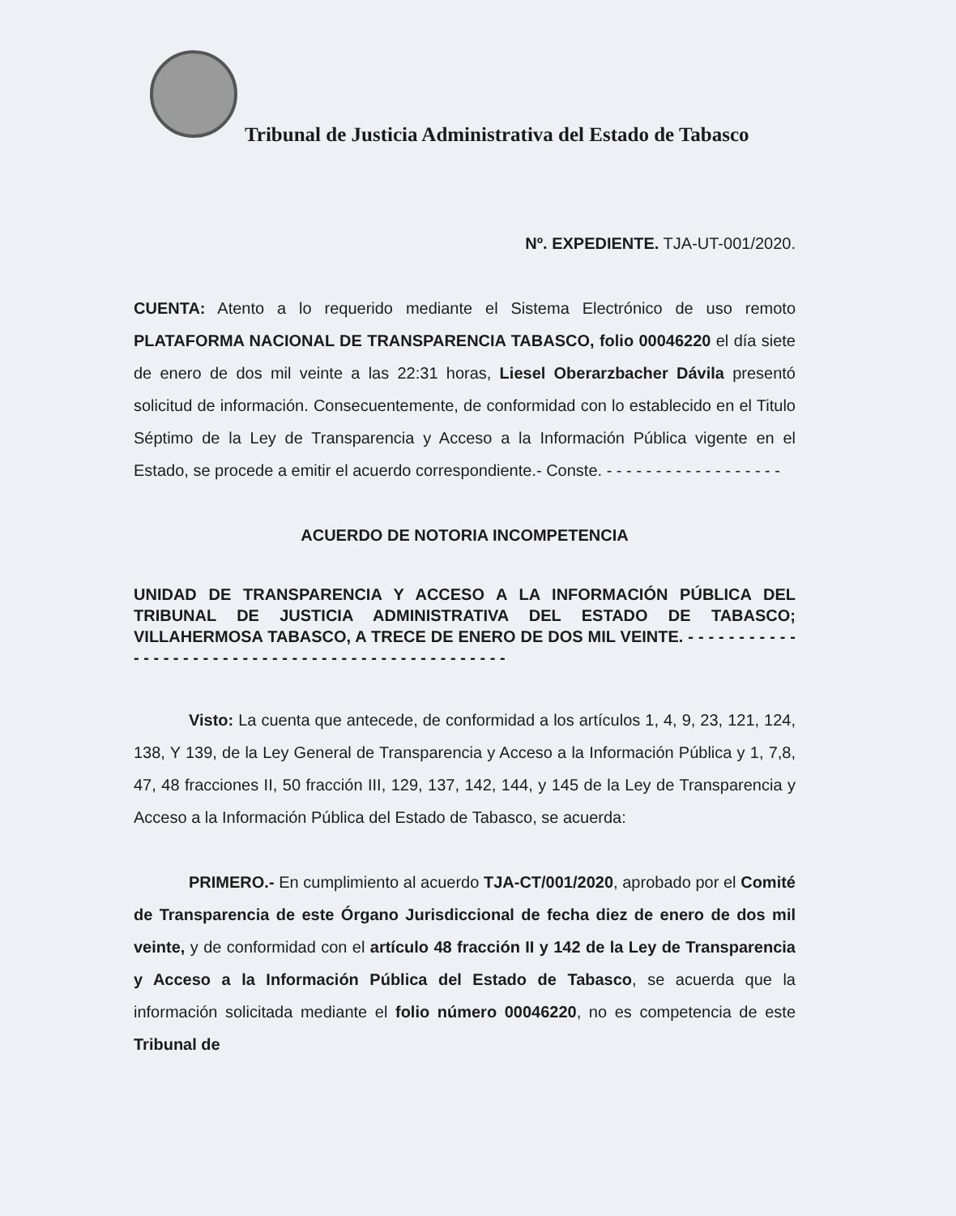Tribunal de Justicia Administrativa del Estado de Tabasco
Nº. EXPEDIENTE. TJA-UT-001/2020.
CUENTA: Atento a lo requerido mediante el Sistema Electrónico de uso remoto PLATAFORMA NACIONAL DE TRANSPARENCIA TABASCO, folio 00046220 el día siete de enero de dos mil veinte a las 22:31 horas, Liesel Oberarzbacher Dávila presentó solicitud de información. Consecuentemente, de conformidad con lo establecido en el Titulo Séptimo de la Ley de Transparencia y Acceso a la Información Pública vigente en el Estado, se procede a emitir el acuerdo correspondiente.- Conste. - - - - - - - - - - - - - - - - - -
ACUERDO DE NOTORIA INCOMPETENCIA
UNIDAD DE TRANSPARENCIA Y ACCESO A LA INFORMACIÓN PÚBLICA DEL TRIBUNAL DE JUSTICIA ADMINISTRATIVA DEL ESTADO DE TABASCO; VILLAHERMOSA TABASCO, A TRECE DE ENERO DE DOS MIL VEINTE. - - - - - - - - - - - - - - - - - - - - - - - - - - - - - - - - - - - - - - - - - - - - - - - - -
Visto: La cuenta que antecede, de conformidad a los artículos 1, 4, 9, 23, 121, 124, 138, Y 139, de la Ley General de Transparencia y Acceso a la Información Pública y 1, 7,8, 47, 48 fracciones II, 50 fracción III, 129, 137, 142, 144, y 145 de la Ley de Transparencia y Acceso a la Información Pública del Estado de Tabasco, se acuerda:
PRIMERO.- En cumplimiento al acuerdo TJA-CT/001/2020, aprobado por el Comité de Transparencia de este Órgano Jurisdiccional de fecha diez de enero de dos mil veinte, y de conformidad con el artículo 48 fracción II y 142 de la Ley de Transparencia y Acceso a la Información Pública del Estado de Tabasco, se acuerda que la información solicitada mediante el folio número 00046220, no es competencia de este Tribunal de